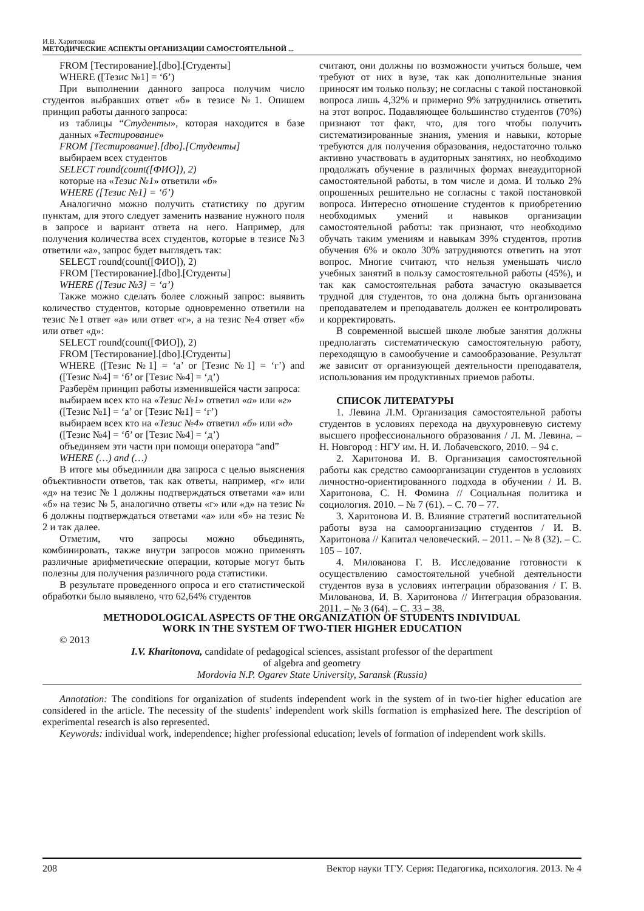И.В. Харитонова
МЕТОДИЧЕСКИЕ АСПЕКТЫ ОРГАНИЗАЦИИ САМОСТОЯТЕЛЬНОЙ ...
FROM [Тестирование].[dbo].[Студенты]
WHERE ([Тезис №1] = ‘б’)
При выполнении данного запроса получим число студентов выбравших ответ «б» в тезисе №1. Опишем принцип работы данного запроса:
из таблицы “Студенты», которая находится в базе данных «Тестирование»
FROM [Тестирование].[dbo].[Студенты]
выбираем всех студентов
SELECT round(count([ФИО]), 2)
которые на «Тезис №1» ответили «б»
WHERE ([Тезис №1] = ‘б’)
Аналогично можно получить статистику по другим пунктам, для этого следует заменить название нужного поля в запросе и вариант ответа на него. Например, для получения количества всех студентов, которые в тезисе №3 ответили «а», запрос будет выглядеть так:
SELECT round(count([ФИО]), 2)
FROM [Тестирование].[dbo].[Студенты]
WHERE ([Тезис №3] = ‘а’)
Также можно сделать более сложный запрос: выявить количество студентов, которые одновременно ответили на тезис №1 ответ «а» или ответ «г», а на тезис №4 ответ «б» или ответ «д»:
SELECT round(count([ФИО]), 2)
FROM [Тестирование].[dbo].[Студенты]
WHERE ([Тезис №1] = ‘а’ or [Тезис №1] = ‘г’) and ([Тезис №4] = ‘б’ or [Тезис №4] = ‘д’)
Разберём принцип работы изменившейся части запроса:
выбираем всех кто на «Тезис №1» ответил «а» или «г»
([Тезис №1] = ‘а’ or [Тезис №1] = ‘г’)
выбираем всех кто на «Тезис №4» ответил «б» или «д»
([Тезис №4] = ‘б’ or [Тезис №4] = ‘д’)
объединяем эти части при помощи оператора “and”
WHERE (…) and (…)
В итоге мы объединили два запроса с целью выяснения объективности ответов, так как ответы, например, «г» или «д» на тезис № 1 должны подтверждаться ответами «а» или «б» на тезис № 5, аналогично ответы «г» или «д» на тезис № 6 должны подтверждаться ответами «а» или «б» на тезис № 2 и так далее.
Отметим, что запросы можно объединять, комбинировать, также внутри запросов можно применять различные арифметические операции, которые могут быть полезны для получения различного рода статистики.
В результате проведенного опроса и его статистической обработки было выявлено, что 62,64% студентов
считают, они должны по возможности учиться больше, чем требуют от них в вузе, так как дополнительные знания приносят им только пользу; не согласны с такой постановкой вопроса лишь 4,32% и примерно 9% затруднились ответить на этот вопрос. Подавляющее большинство студентов (70%) признают тот факт, что, для того чтобы получить систематизированные знания, умения и навыки, которые требуются для получения образования, недостаточно только активно участвовать в аудиторных занятиях, но необходимо продолжать обучение в различных формах внеаудиторной самостоятельной работы, в том числе и дома. И только 2% опрошенных решительно не согласны с такой постановкой вопроса. Интересно отношение студентов к приобретению необходимых умений и навыков организации самостоятельной работы: так признают, что необходимо обучать таким умениям и навыкам 39% студентов, против обучения 6% и около 30% затрудняются ответить на этот вопрос. Многие считают, что нельзя уменьшать число учебных занятий в пользу самостоятельной работы (45%), и так как самостоятельная работа зачастую оказывается трудной для студентов, то она должна быть организована преподавателем и преподаватель должен ее контролировать и корректировать.
В современной высшей школе любые занятия должны предполагать систематическую самостоятельную работу, переходящую в самообучение и самообразование. Результат же зависит от организующей деятельности преподавателя, использования им продуктивных приемов работы.
СПИСОК ЛИТЕРАТУРЫ
1. Левина Л.М. Организация самостоятельной работы студентов в условиях перехода на двухуровневую систему высшего профессионального образования / Л. М. Левина. – Н. Новгород : НГУ им. Н. И. Лобачевского, 2010. – 94 с.
2. Харитонова И. В. Организация самостоятельной работы как средство самоорганизации студентов в условиях личностно-ориентированного подхода в обучении / И. В. Харитонова, С. Н. Фомина // Социальная политика и социология. 2010. – № 7 (61). – С. 70 – 77.
3. Харитонова И. В. Влияние стратегий воспитательной работы вуза на самоорганизацию студентов / И. В. Харитонова // Капитал человеческий. – 2011. – № 8 (32). – С. 105 – 107.
4. Милованова Г. В. Исследование готовности к осуществлению самостоятельной учебной деятельности студентов вуза в условиях интеграции образования / Г. В. Милованова, И. В. Харитонова // Интеграция образования. 2011. – № 3 (64). – С. 33 – 38.
METHODOLOGICAL ASPECTS OF THE ORGANIZATION OF STUDENTS INDIVIDUAL
WORK IN THE SYSTEM OF TWO-TIER HIGHER EDUCATION
© 2013
I.V. Kharitonova, candidate of pedagogical sciences, assistant professor of the department
of algebra and geometry
Mordovia N.P. Ogarev State University, Saransk (Russia)
Annotation: The conditions for organization of students independent work in the system of in two-tier higher education are considered in the article. The necessity of the students’ independent work skills formation is emphasized here. The description of experimental research is also represented.
Keywords: individual work, independence; higher professional education; levels of formation of independent work skills.
208 Вектор науки ТГУ. Серия: Педагогика, психология. 2013. № 4